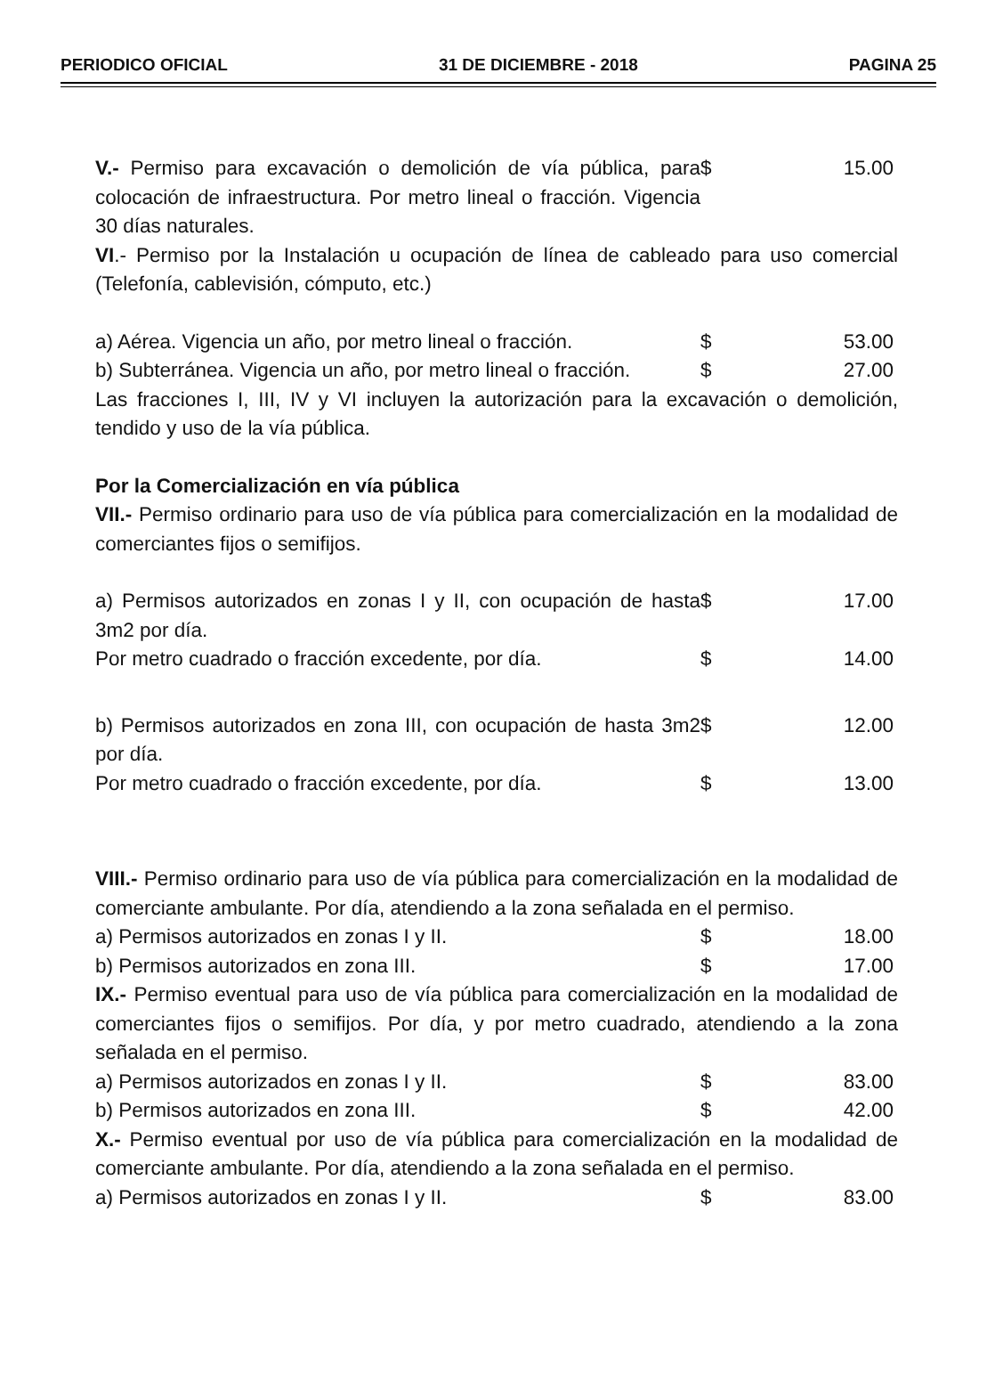PERIODICO OFICIAL 31 DE DICIEMBRE - 2018 PAGINA 25
| V.- Permiso para excavación o demolición de vía pública, para colocación de infraestructura. Por metro lineal o fracción. Vigencia 30 días naturales. | $ | 15.00 |
VI.- Permiso por la Instalación u ocupación de línea de cableado para uso comercial (Telefonía, cablevisión, cómputo, etc.)
| a) Aérea. Vigencia un año, por metro lineal o fracción. | $ | 53.00 |
| b) Subterránea. Vigencia un año, por metro lineal o fracción. | $ | 27.00 |
Las fracciones I, III, IV y VI incluyen la autorización para la excavación o demolición, tendido y uso de la vía pública.
Por la Comercialización en vía pública
VII.- Permiso ordinario para uso de vía pública para comercialización en la modalidad de comerciantes fijos o semifijos.
| a) Permisos autorizados en zonas I y II, con ocupación de hasta 3m2 por día. | $ | 17.00 |
| Por metro cuadrado o fracción excedente, por día. | $ | 14.00 |
| b) Permisos autorizados en zona III, con ocupación de hasta 3m2 por día. | $ | 12.00 |
| Por metro cuadrado o fracción excedente, por día. | $ | 13.00 |
VIII.- Permiso ordinario para uso de vía pública para comercialización en la modalidad de comerciante ambulante. Por día, atendiendo a la zona señalada en el permiso.
| a) Permisos autorizados en zonas I y II. | $ | 18.00 |
| b) Permisos autorizados en zona III. | $ | 17.00 |
IX.- Permiso eventual para uso de vía pública para comercialización en la modalidad de comerciantes fijos o semifijos. Por día, y por metro cuadrado, atendiendo a la zona señalada en el permiso.
| a) Permisos autorizados en zonas I y II. | $ | 83.00 |
| b) Permisos autorizados en zona III. | $ | 42.00 |
X.- Permiso eventual por uso de vía pública para comercialización en la modalidad de comerciante ambulante. Por día, atendiendo a la zona señalada en el permiso.
| a) Permisos autorizados en zonas I y II. | $ | 83.00 |